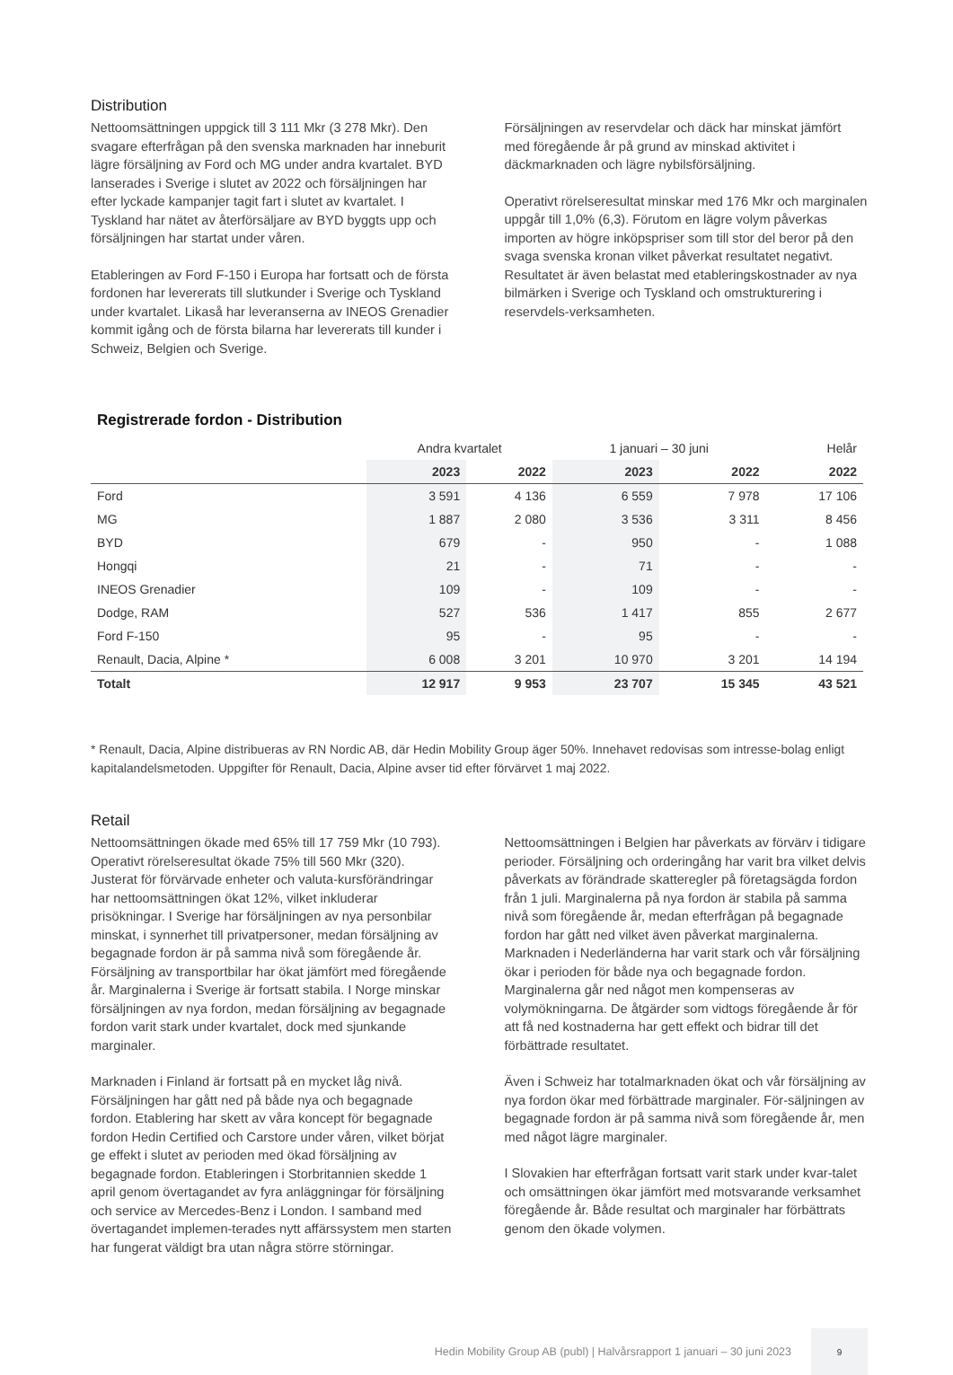Distribution
Nettoomsättningen uppgick till 3 111 Mkr (3 278 Mkr). Den svagare efterfrågan på den svenska marknaden har inneburit lägre försäljning av Ford och MG under andra kvartalet. BYD lanserades i Sverige i slutet av 2022 och försäljningen har efter lyckade kampanjer tagit fart i slutet av kvartalet. I Tyskland har nätet av återförsäljare av BYD byggts upp och försäljningen har startat under våren.
Etableringen av Ford F-150 i Europa har fortsatt och de första fordonen har levererats till slutkunder i Sverige och Tyskland under kvartalet. Likaså har leveranserna av INEOS Grenadier kommit igång och de första bilarna har levererats till kunder i Schweiz, Belgien och Sverige.
Försäljningen av reservdelar och däck har minskat jämfört med föregående år på grund av minskad aktivitet i däckmarknaden och lägre nybilsförsäljning.
Operativt rörelseresultat minskar med 176 Mkr och marginalen uppgår till 1,0% (6,3). Förutom en lägre volym påverkas importen av högre inköpspriser som till stor del beror på den svaga svenska kronan vilket påverkat resultatet negativt. Resultatet är även belastat med etableringskostnader av nya bilmärken i Sverige och Tyskland och omstrukturering i reservdels-verksamheten.
Registrerade fordon - Distribution
| | Andra kvartalet | | 1 januari – 30 juni | | Helår |
| --- | --- | --- | --- | --- | --- |
| | 2023 | 2022 | 2023 | 2022 | 2022 |
| Ford | 3 591 | 4 136 | 6 559 | 7 978 | 17 106 |
| MG | 1 887 | 2 080 | 3 536 | 3 311 | 8 456 |
| BYD | 679 | - | 950 | - | 1 088 |
| Hongqi | 21 | - | 71 | - | - |
| INEOS Grenadier | 109 | - | 109 | - | - |
| Dodge, RAM | 527 | 536 | 1 417 | 855 | 2 677 |
| Ford F-150 | 95 | - | 95 | - | - |
| Renault, Dacia, Alpine * | 6 008 | 3 201 | 10 970 | 3 201 | 14 194 |
| Totalt | 12 917 | 9 953 | 23 707 | 15 345 | 43 521 |
* Renault, Dacia, Alpine distribueras av RN Nordic AB, där Hedin Mobility Group äger 50%. Innehavet redovisas som intresse-bolag enligt kapitalandelsmetoden. Uppgifter för Renault, Dacia, Alpine avser tid efter förvärvet 1 maj 2022.
Retail
Nettoomsättningen ökade med 65% till 17 759 Mkr (10 793). Operativt rörelseresultat ökade 75% till 560 Mkr (320). Justerat för förvärvade enheter och valuta-kursförändringar har nettoomsättningen ökat 12%, vilket inkluderar prisökningar. I Sverige har försäljningen av nya personbilar minskat, i synnerhet till privatpersoner, medan försäljning av begagnade fordon är på samma nivå som föregående år. Försäljning av transportbilar har ökat jämfört med föregående år. Marginalerna i Sverige är fortsatt stabila. I Norge minskar försäljningen av nya fordon, medan försäljning av begagnade fordon varit stark under kvartalet, dock med sjunkande marginaler.
Marknaden i Finland är fortsatt på en mycket låg nivå. Försäljningen har gått ned på både nya och begagnade fordon. Etablering har skett av våra koncept för begagnade fordon Hedin Certified och Carstore under våren, vilket börjat ge effekt i slutet av perioden med ökad försäljning av begagnade fordon. Etableringen i Storbritannien skedde 1 april genom övertagandet av fyra anläggningar för försäljning och service av Mercedes-Benz i London. I samband med övertagandet implemen-terades nytt affärssystem men starten har fungerat väldigt bra utan några större störningar.
Nettoomsättningen i Belgien har påverkats av förvärv i tidigare perioder. Försäljning och orderingång har varit bra vilket delvis påverkats av förändrade skatteregler på företagsägda fordon från 1 juli. Marginalerna på nya fordon är stabila på samma nivå som föregående år, medan efterfrågan på begagnade fordon har gått ned vilket även påverkat marginalerna. Marknaden i Nederländerna har varit stark och vår försäljning ökar i perioden för både nya och begagnade fordon. Marginalerna går ned något men kompenseras av volymökningarna. De åtgärder som vidtogs föregående år för att få ned kostnaderna har gett effekt och bidrar till det förbättrade resultatet.
Även i Schweiz har totalmarknaden ökat och vår försäljning av nya fordon ökar med förbättrade marginaler. För-säljningen av begagnade fordon är på samma nivå som föregående år, men med något lägre marginaler.
I Slovakien har efterfrågan fortsatt varit stark under kvar-talet och omsättningen ökar jämfört med motsvarande verksamhet föregående år. Både resultat och marginaler har förbättrats genom den ökade volymen.
Hedin Mobility Group AB (publ) | Halvårsrapport 1 januari – 30 juni 2023
9